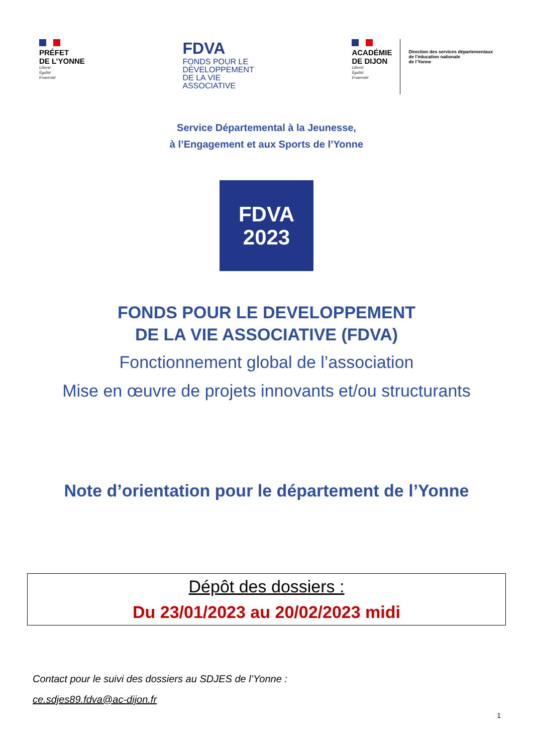PRÉFET
DE L’YONNE
Liberté
Égalité
Fraternité
FDVA
FONDS POUR LE
DÉVELOPPEMENT
DE LA VIE
ASSOCIATIVE
ACADÉMIE
DE DIJON
Liberté
Égalité
Fraternité
Direction des services départementaux
de l’éducation nationale
de l’Yonne
Service Départemental à la Jeunesse,
à l’Engagement et aux Sports de l’Yonne
FDVA
2023
FONDS POUR LE DEVELOPPEMENT
DE LA VIE ASSOCIATIVE (FDVA)
Fonctionnement global de l’association
Mise en œuvre de projets innovants et/ou structurants
Note d’orientation pour le département de l’Yonne
Dépôt des dossiers :
Du 23/01/2023 au 20/02/2023 midi
Contact pour le suivi des dossiers au SDJES de l’Yonne :
ce.sdjes89.fdva@ac-dijon.fr
1